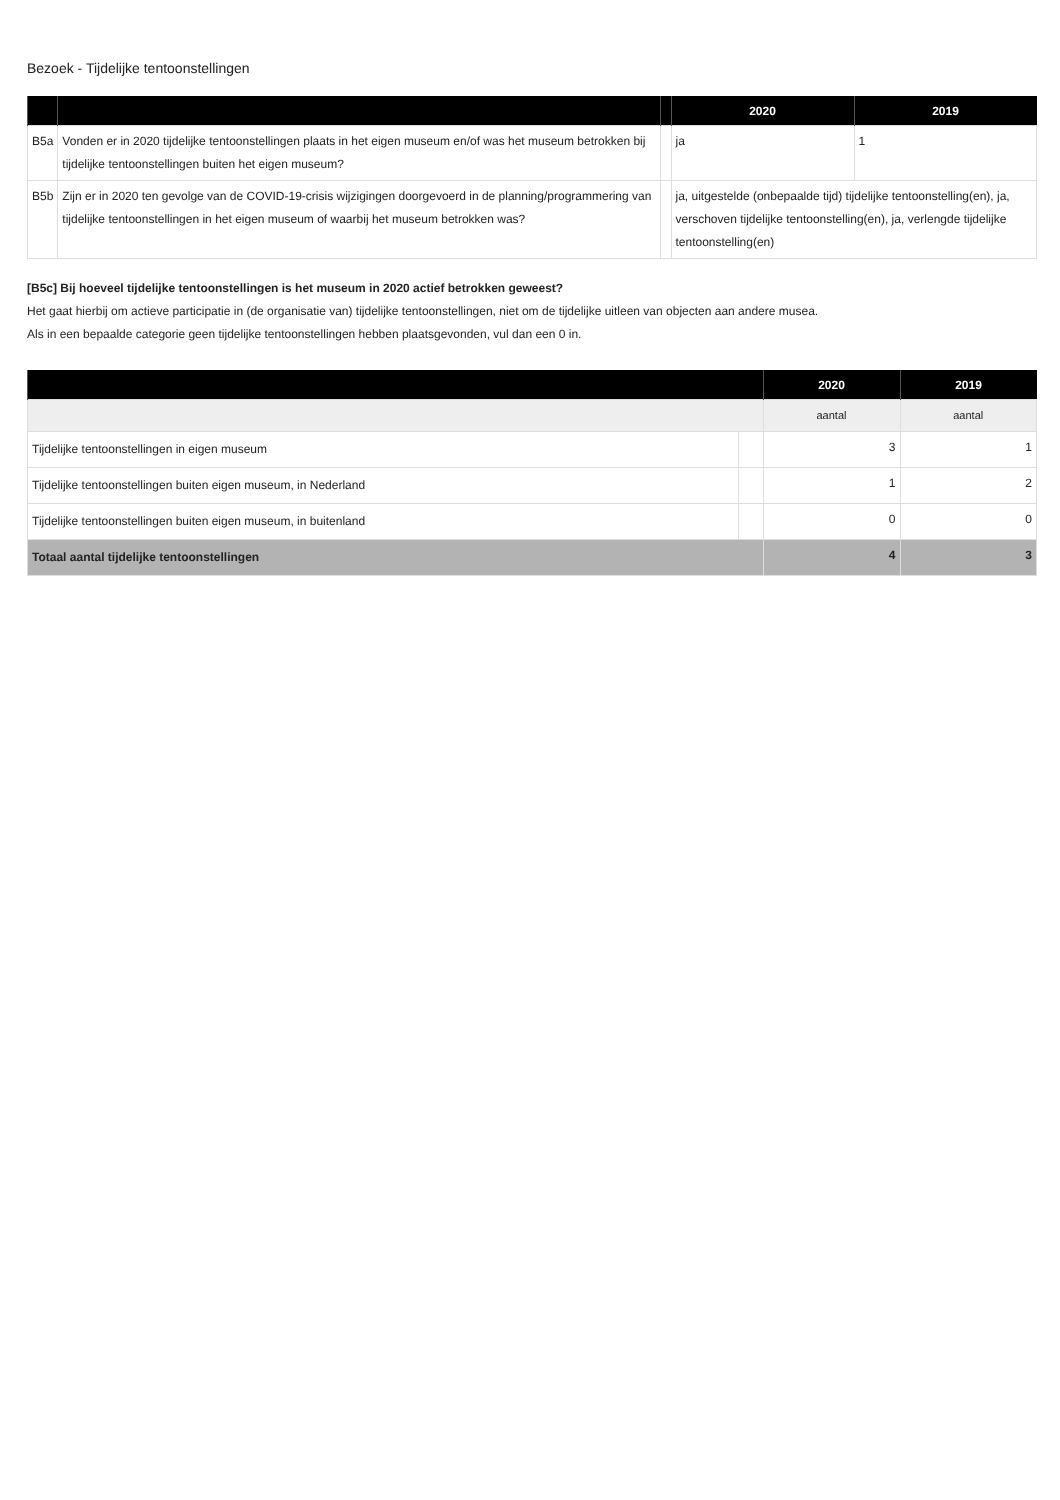Bezoek - Tijdelijke tentoonstellingen
| | | | 2020 | 2019 |
| --- | --- | --- | --- | --- |
| B5a | Vonden er in 2020 tijdelijke tentoonstellingen plaats in het eigen museum en/of was het museum betrokken bij tijdelijke tentoonstellingen buiten het eigen museum? | | ja | 1 |
| B5b | Zijn er in 2020 ten gevolge van de COVID-19-crisis wijzigingen doorgevoerd in de planning/programmering van tijdelijke tentoonstellingen in het eigen museum of waarbij het museum betrokken was? | | ja, uitgestelde (onbepaalde tijd) tijdelijke tentoonstelling(en), ja, verschoven tijdelijke tentoonstelling(en), ja, verlengde tijdelijke tentoonstelling(en) | |
[B5c] Bij hoeveel tijdelijke tentoonstellingen is het museum in 2020 actief betrokken geweest?
Het gaat hierbij om actieve participatie in (de organisatie van) tijdelijke tentoonstellingen, niet om de tijdelijke uitleen van objecten aan andere musea.
Als in een bepaalde categorie geen tijdelijke tentoonstellingen hebben plaatsgevonden, vul dan een 0 in.
| | | 2020 | 2019 |
| --- | --- | --- | --- |
| | | aantal | aantal |
| Tijdelijke tentoonstellingen in eigen museum | | 3 | 1 |
| Tijdelijke tentoonstellingen buiten eigen museum, in Nederland | | 1 | 2 |
| Tijdelijke tentoonstellingen buiten eigen museum, in buitenland | | 0 | 0 |
| Totaal aantal tijdelijke tentoonstellingen | | 4 | 3 |